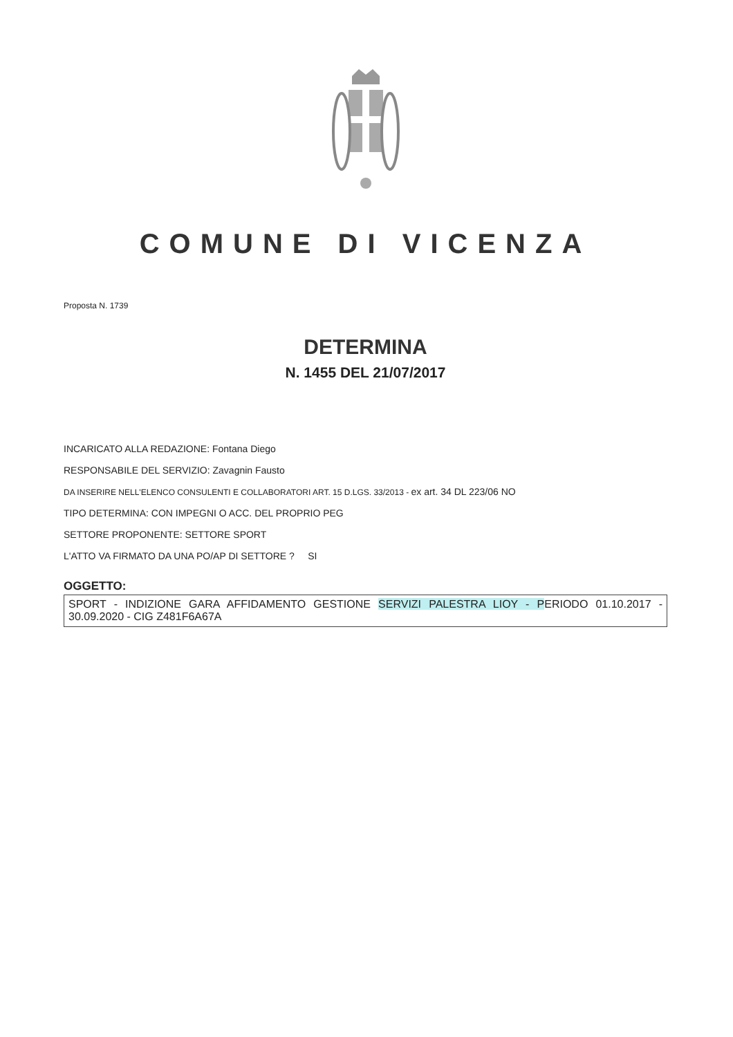COMUNE DI VICENZA
Proposta N. 1739
DETERMINA
N. 1455 DEL 21/07/2017
INCARICATO ALLA REDAZIONE: Fontana Diego
RESPONSABILE DEL SERVIZIO: Zavagnin Fausto
DA INSERIRE NELL'ELENCO CONSULENTI E COLLABORATORI ART. 15 D.LGS. 33/2013 - ex art. 34 DL 223/06 NO
TIPO DETERMINA: CON IMPEGNI O ACC. DEL PROPRIO PEG
SETTORE PROPONENTE: SETTORE SPORT
L'ATTO VA FIRMATO DA UNA PO/AP DI SETTORE ? SI
OGGETTO:
SPORT - INDIZIONE GARA AFFIDAMENTO GESTIONE SERVIZI PALESTRA LIOY - PERIODO 01.10.2017 - 30.09.2020 - CIG Z481F6A67A